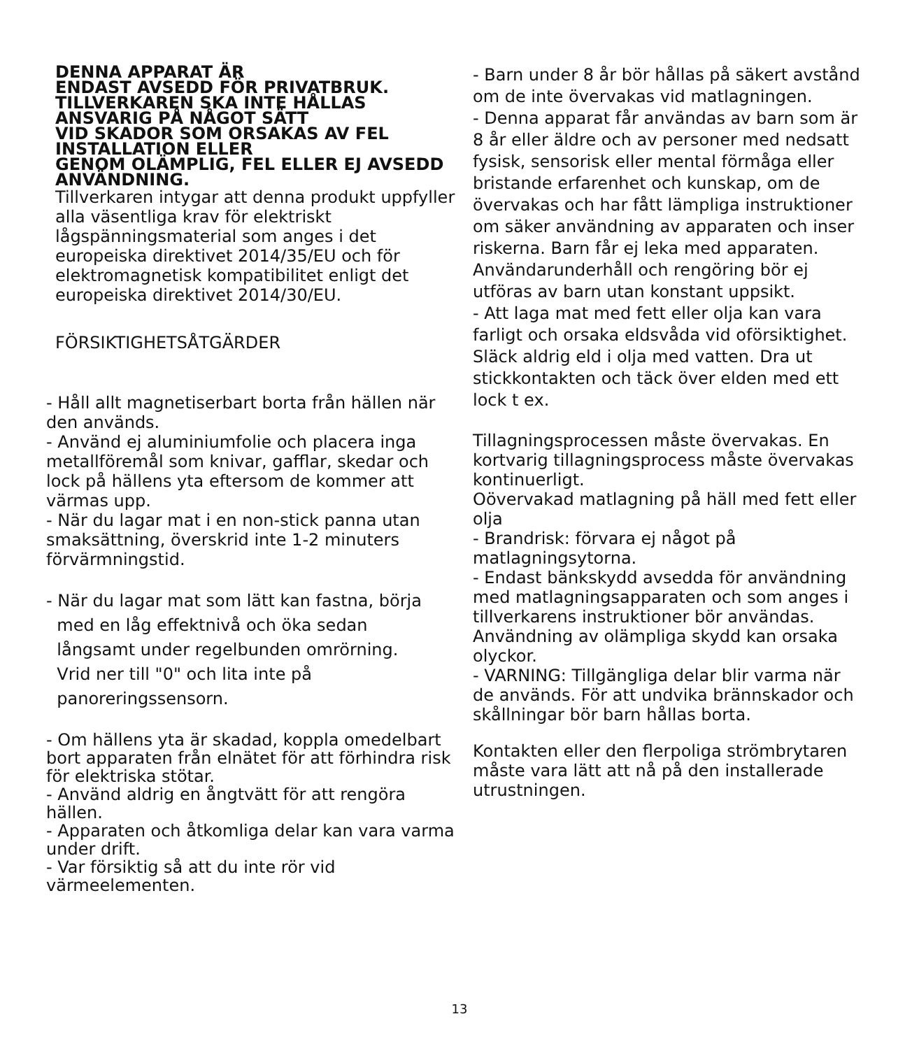DENNA APPARAT ÄR
ENDAST AVSEDD FÖR PRIVATBRUK.
TILLVERKAREN SKA INTE HÅLLAS
ANSVARIG PÅ NÅGOT SÄTT
VID SKADOR SOM ORSAKAS AV FEL
INSTALLATION ELLER
GENOM OLÄMPLIG, FEL ELLER EJ AVSEDD
ANVÄNDNING.
Tillverkaren intygar att denna produkt uppfyller alla väsentliga krav för elektriskt lågspänningsmaterial som anges i det europeiska direktivet 2014/35/EU och för elektromagnetisk kompatibilitet enligt det europeiska direktivet 2014/30/EU.
FÖRSIKTIGHETSÅTGÄRDER
- Håll allt magnetiserbart borta från hällen när den används.
- Använd ej aluminiumfolie och placera inga metallföremål som knivar, gafflar, skedar och lock på hällens yta eftersom de kommer att värmas upp.
- När du lagar mat i en non-stick panna utan smaksättning, överskrid inte 1-2 minuters förvärmningstid.
- När du lagar mat som lätt kan fastna, börja
med en låg effektnivå och öka sedan
långsamt under regelbunden omrörning.
Vrid ner till "0" och lita inte på
panoreringssensorn.
- Om hällens yta är skadad, koppla omedelbart bort apparaten från elnätet för att förhindra risk för elektriska stötar.
- Använd aldrig en ångtvätt för att rengöra hällen.
- Apparaten och åtkomliga delar kan vara varma under drift.
- Var försiktig så att du inte rör vid värmeelementen.
- Barn under 8 år bör hållas på säkert avstånd om de inte övervakas vid matlagningen.
- Denna apparat får användas av barn som är 8 år eller äldre och av personer med nedsatt fysisk, sensorisk eller mental förmåga eller bristande erfarenhet och kunskap, om de övervakas och har fått lämpliga instruktioner om säker användning av apparaten och inser riskerna. Barn får ej leka med apparaten. Användarunderhåll och rengöring bör ej utföras av barn utan konstant uppsikt.
- Att laga mat med fett eller olja kan vara farligt och orsaka eldsvåda vid oförsiktighet. Släck aldrig eld i olja med vatten. Dra ut stickkontakten och täck över elden med ett lock t ex.
Tillagningsprocessen måste övervakas. En kortvarig tillagningsprocess måste övervakas kontinuerligt.
Oövervakad matlagning på häll med fett eller olja
- Brandrisk: förvara ej något på matlagningsytorna.
- Endast bänkskydd avsedda för användning med matlagningsapparaten och som anges i tillverkarens instruktioner bör användas. Användning av olämpliga skydd kan orsaka olyckor.
- VARNING: Tillgängliga delar blir varma när de används. För att undvika brännskador och skållningar bör barn hållas borta.
Kontakten eller den flerpoliga strömbrytaren måste vara lätt att nå på den installerade utrustningen.
13